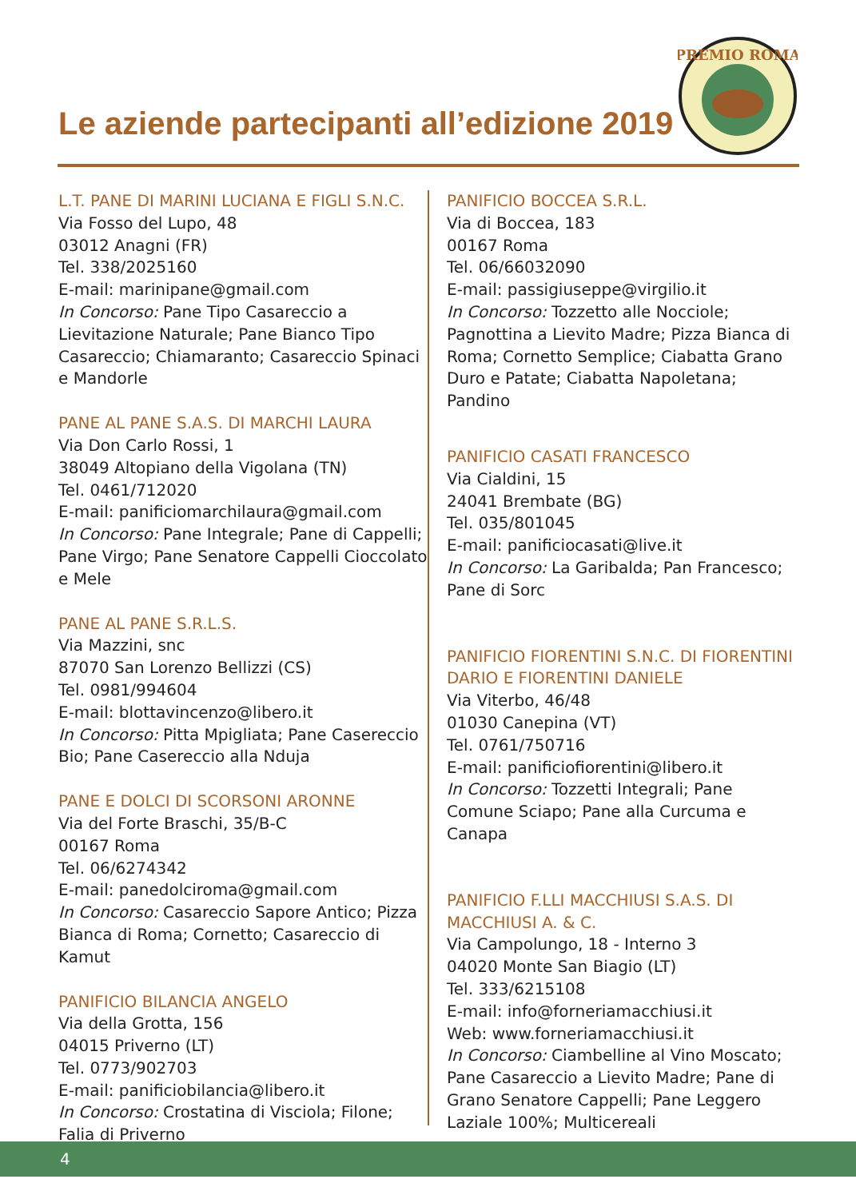Le aziende partecipanti all’edizione 2019
PREMIO ROMA
L.T. PANE DI MARINI LUCIANA E FIGLI S.N.C.
Via Fosso del Lupo, 48
03012 Anagni (FR)
Tel. 338/2025160
E-mail: marinipane@gmail.com
In Concorso: Pane Tipo Casareccio a Lievitazione Naturale; Pane Bianco Tipo Casareccio; Chiamaranto; Casareccio Spinaci e Mandorle
PANE AL PANE S.A.S. DI MARCHI LAURA
Via Don Carlo Rossi, 1
38049 Altopiano della Vigolana (TN)
Tel. 0461/712020
E-mail: panificiomarchilaura@gmail.com
In Concorso: Pane Integrale; Pane di Cappelli; Pane Virgo; Pane Senatore Cappelli Cioccolato e Mele
PANE AL PANE S.R.L.S.
Via Mazzini, snc
87070 San Lorenzo Bellizzi (CS)
Tel. 0981/994604
E-mail: blottavincenzo@libero.it
In Concorso: Pitta Mpigliata; Pane Casereccio Bio; Pane Casereccio alla Nduja
PANE E DOLCI DI SCORSONI ARONNE
Via del Forte Braschi, 35/B-C
00167 Roma
Tel. 06/6274342
E-mail: panedolciroma@gmail.com
In Concorso: Casareccio Sapore Antico; Pizza Bianca di Roma; Cornetto; Casareccio di Kamut
PANIFICIO BILANCIA ANGELO
Via della Grotta, 156
04015 Priverno (LT)
Tel. 0773/902703
E-mail: panificiobilancia@libero.it
In Concorso: Crostatina di Visciola; Filone; Falia di Priverno
PANIFICIO BOCCEA S.R.L.
Via di Boccea, 183
00167 Roma
Tel. 06/66032090
E-mail: passigiuseppe@virgilio.it
In Concorso: Tozzetto alle Nocciole; Pagnottina a Lievito Madre; Pizza Bianca di Roma; Cornetto Semplice; Ciabatta Grano Duro e Patate; Ciabatta Napoletana; Pandino
PANIFICIO CASATI FRANCESCO
Via Cialdini, 15
24041 Brembate (BG)
Tel. 035/801045
E-mail: panificiocasati@live.it
In Concorso: La Garibalda; Pan Francesco; Pane di Sorc
PANIFICIO FIORENTINI S.N.C. DI FIORENTINI DARIO E FIORENTINI DANIELE
Via Viterbo, 46/48
01030 Canepina (VT)
Tel. 0761/750716
E-mail: panificiofiorentini@libero.it
In Concorso: Tozzetti Integrali; Pane Comune Sciapo; Pane alla Curcuma e Canapa
PANIFICIO F.LLI MACCHIUSI S.A.S. DI MACCHIUSI A. & C.
Via Campolungo, 18 - Interno 3
04020 Monte San Biagio (LT)
Tel. 333/6215108
E-mail: info@forneriamacchiusi.it
Web: www.forneriamacchiusi.it
In Concorso: Ciambelline al Vino Moscato; Pane Casareccio a Lievito Madre; Pane di Grano Senatore Cappelli; Pane Leggero Laziale 100%; Multicereali
4